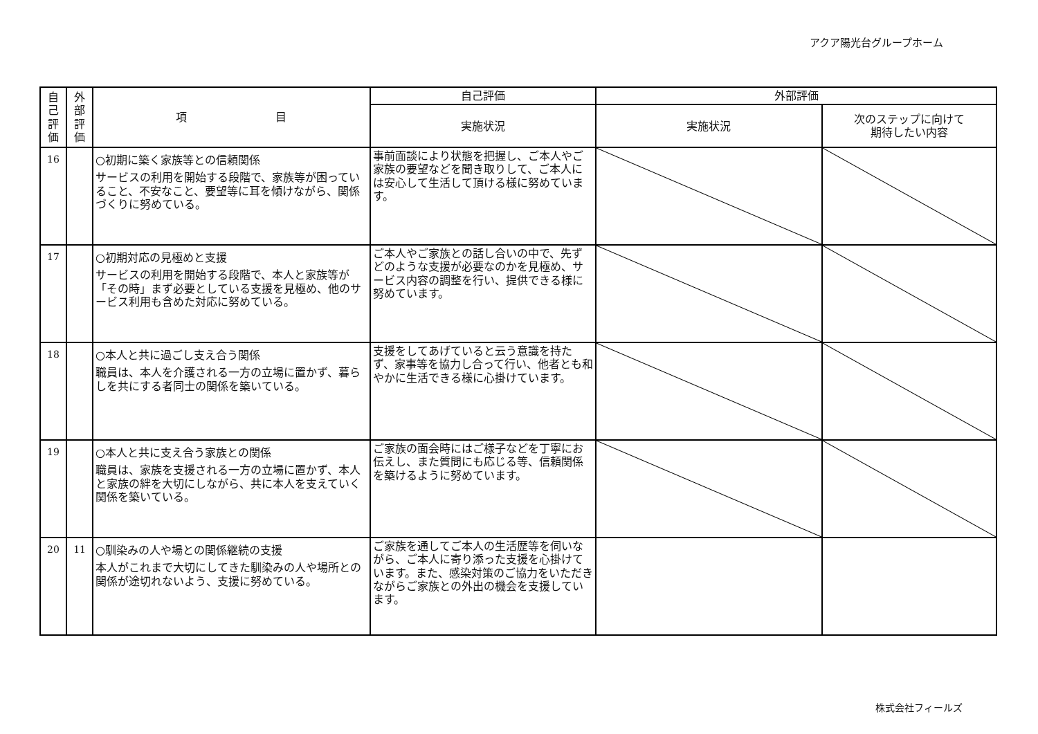アクア陽光台グループホーム
| 自 己 評 価 | 外 部 評 価 | 項 目 | 自己評価 | 外部評価 | |
| --- | --- | --- | --- | --- | --- |
| | | | 実施状況 | 実施状況 | 次のステップに向けて 期待したい内容 |
| 16 | | ○初期に築く家族等との信頼関係 サービスの利用を開始する段階で、家族等が困っていること、不安なこと、要望等に耳を傾けながら、関係づくりに努めている。 | 事前面談により状態を把握し、ご本人やご家族の要望などを聞き取りして、ご本人には安心して生活して頂ける様に努めています。 | | |
| 17 | | ○初期対応の見極めと支援 サービスの利用を開始する段階で、本人と家族等が「その時」まず必要としている支援を見極め、他のサービス利用も含めた対応に努めている。 | ご本人やご家族との話し合いの中で、先ずどのような支援が必要なのかを見極め、サービス内容の調整を行い、提供できる様に努めています。 | | |
| 18 | | ○本人と共に過ごし支え合う関係 職員は、本人を介護される一方の立場に置かず、暮らしを共にする者同士の関係を築いている。 | 支援をしてあげていると云う意識を持たず、家事等を協力し合って行い、他者とも和やかに生活できる様に心掛けています。 | | |
| 19 | | ○本人と共に支え合う家族との関係 職員は、家族を支援される一方の立場に置かず、本人と家族の絆を大切にしながら、共に本人を支えていく関係を築いている。 | ご家族の面会時にはご様子などを丁寧にお伝えし、また質問にも応じる等、信頼関係を築けるように努めています。 | | |
| 20 | 11 | ○馴染みの人や場との関係継続の支援 本人がこれまで大切にしてきた馴染みの人や場所との関係が途切れないよう、支援に努めている。 | ご家族を通してご本人の生活歴等を伺いながら、ご本人に寄り添った支援を心掛けています。また、感染対策のご協力をいただきながらご家族との外出の機会を支援しています。 | | |
株式会社フィールズ